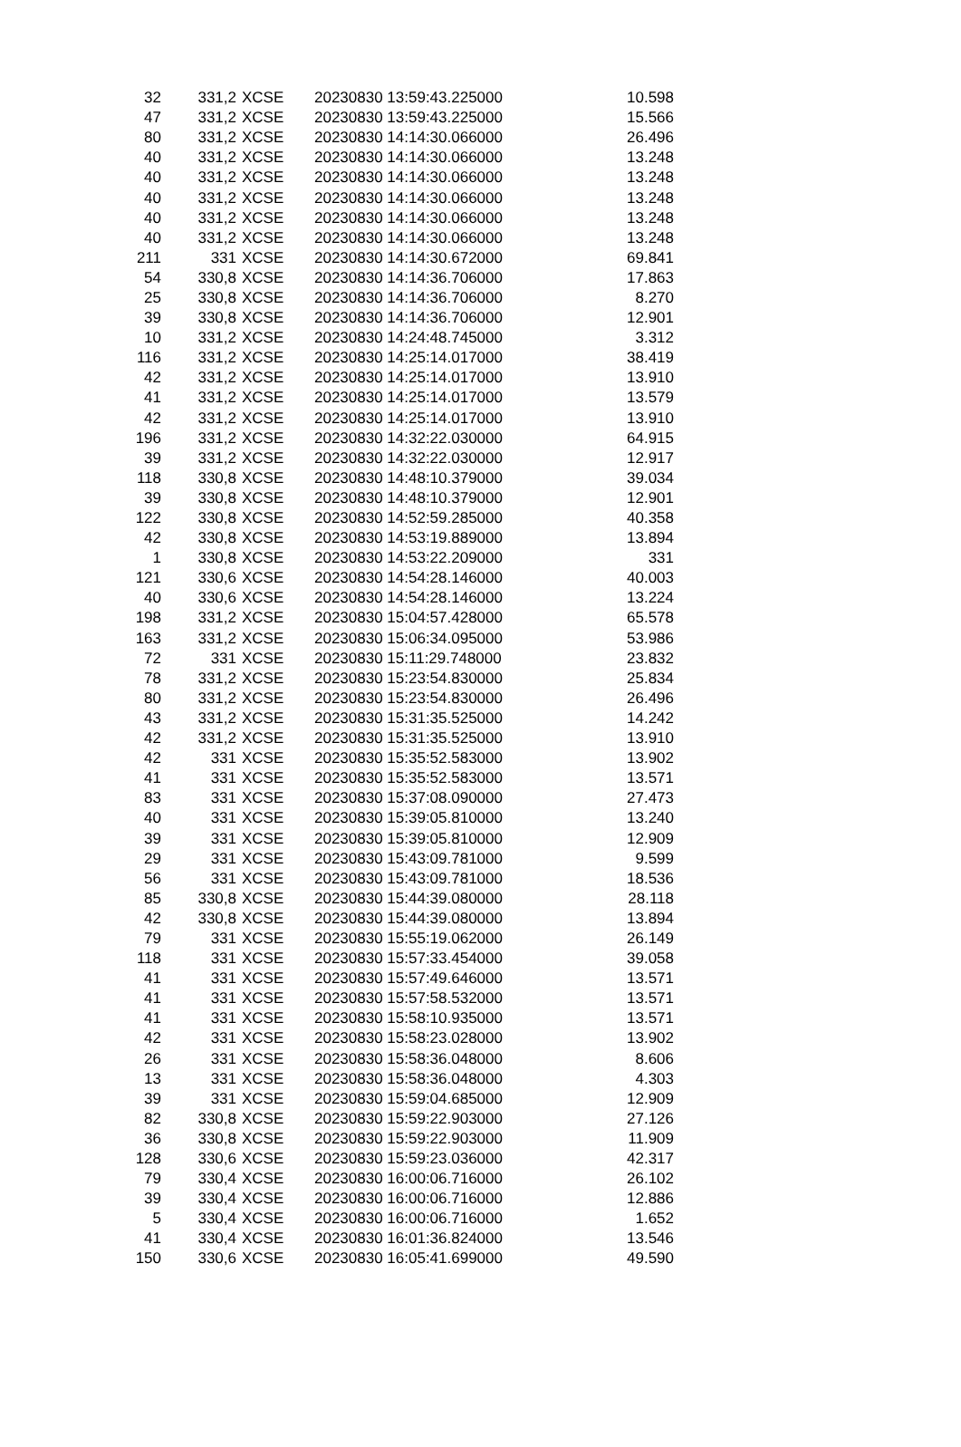| 32 | 331,2 | XCSE | 20230830 13:59:43.225000 | 10.598 |
| 47 | 331,2 | XCSE | 20230830 13:59:43.225000 | 15.566 |
| 80 | 331,2 | XCSE | 20230830 14:14:30.066000 | 26.496 |
| 40 | 331,2 | XCSE | 20230830 14:14:30.066000 | 13.248 |
| 40 | 331,2 | XCSE | 20230830 14:14:30.066000 | 13.248 |
| 40 | 331,2 | XCSE | 20230830 14:14:30.066000 | 13.248 |
| 40 | 331,2 | XCSE | 20230830 14:14:30.066000 | 13.248 |
| 40 | 331,2 | XCSE | 20230830 14:14:30.066000 | 13.248 |
| 211 | 331 | XCSE | 20230830 14:14:30.672000 | 69.841 |
| 54 | 330,8 | XCSE | 20230830 14:14:36.706000 | 17.863 |
| 25 | 330,8 | XCSE | 20230830 14:14:36.706000 | 8.270 |
| 39 | 330,8 | XCSE | 20230830 14:14:36.706000 | 12.901 |
| 10 | 331,2 | XCSE | 20230830 14:24:48.745000 | 3.312 |
| 116 | 331,2 | XCSE | 20230830 14:25:14.017000 | 38.419 |
| 42 | 331,2 | XCSE | 20230830 14:25:14.017000 | 13.910 |
| 41 | 331,2 | XCSE | 20230830 14:25:14.017000 | 13.579 |
| 42 | 331,2 | XCSE | 20230830 14:25:14.017000 | 13.910 |
| 196 | 331,2 | XCSE | 20230830 14:32:22.030000 | 64.915 |
| 39 | 331,2 | XCSE | 20230830 14:32:22.030000 | 12.917 |
| 118 | 330,8 | XCSE | 20230830 14:48:10.379000 | 39.034 |
| 39 | 330,8 | XCSE | 20230830 14:48:10.379000 | 12.901 |
| 122 | 330,8 | XCSE | 20230830 14:52:59.285000 | 40.358 |
| 42 | 330,8 | XCSE | 20230830 14:53:19.889000 | 13.894 |
| 1 | 330,8 | XCSE | 20230830 14:53:22.209000 | 331 |
| 121 | 330,6 | XCSE | 20230830 14:54:28.146000 | 40.003 |
| 40 | 330,6 | XCSE | 20230830 14:54:28.146000 | 13.224 |
| 198 | 331,2 | XCSE | 20230830 15:04:57.428000 | 65.578 |
| 163 | 331,2 | XCSE | 20230830 15:06:34.095000 | 53.986 |
| 72 | 331 | XCSE | 20230830 15:11:29.748000 | 23.832 |
| 78 | 331,2 | XCSE | 20230830 15:23:54.830000 | 25.834 |
| 80 | 331,2 | XCSE | 20230830 15:23:54.830000 | 26.496 |
| 43 | 331,2 | XCSE | 20230830 15:31:35.525000 | 14.242 |
| 42 | 331,2 | XCSE | 20230830 15:31:35.525000 | 13.910 |
| 42 | 331 | XCSE | 20230830 15:35:52.583000 | 13.902 |
| 41 | 331 | XCSE | 20230830 15:35:52.583000 | 13.571 |
| 83 | 331 | XCSE | 20230830 15:37:08.090000 | 27.473 |
| 40 | 331 | XCSE | 20230830 15:39:05.810000 | 13.240 |
| 39 | 331 | XCSE | 20230830 15:39:05.810000 | 12.909 |
| 29 | 331 | XCSE | 20230830 15:43:09.781000 | 9.599 |
| 56 | 331 | XCSE | 20230830 15:43:09.781000 | 18.536 |
| 85 | 330,8 | XCSE | 20230830 15:44:39.080000 | 28.118 |
| 42 | 330,8 | XCSE | 20230830 15:44:39.080000 | 13.894 |
| 79 | 331 | XCSE | 20230830 15:55:19.062000 | 26.149 |
| 118 | 331 | XCSE | 20230830 15:57:33.454000 | 39.058 |
| 41 | 331 | XCSE | 20230830 15:57:49.646000 | 13.571 |
| 41 | 331 | XCSE | 20230830 15:57:58.532000 | 13.571 |
| 41 | 331 | XCSE | 20230830 15:58:10.935000 | 13.571 |
| 42 | 331 | XCSE | 20230830 15:58:23.028000 | 13.902 |
| 26 | 331 | XCSE | 20230830 15:58:36.048000 | 8.606 |
| 13 | 331 | XCSE | 20230830 15:58:36.048000 | 4.303 |
| 39 | 331 | XCSE | 20230830 15:59:04.685000 | 12.909 |
| 82 | 330,8 | XCSE | 20230830 15:59:22.903000 | 27.126 |
| 36 | 330,8 | XCSE | 20230830 15:59:22.903000 | 11.909 |
| 128 | 330,6 | XCSE | 20230830 15:59:23.036000 | 42.317 |
| 79 | 330,4 | XCSE | 20230830 16:00:06.716000 | 26.102 |
| 39 | 330,4 | XCSE | 20230830 16:00:06.716000 | 12.886 |
| 5 | 330,4 | XCSE | 20230830 16:00:06.716000 | 1.652 |
| 41 | 330,4 | XCSE | 20230830 16:01:36.824000 | 13.546 |
| 150 | 330,6 | XCSE | 20230830 16:05:41.699000 | 49.590 |